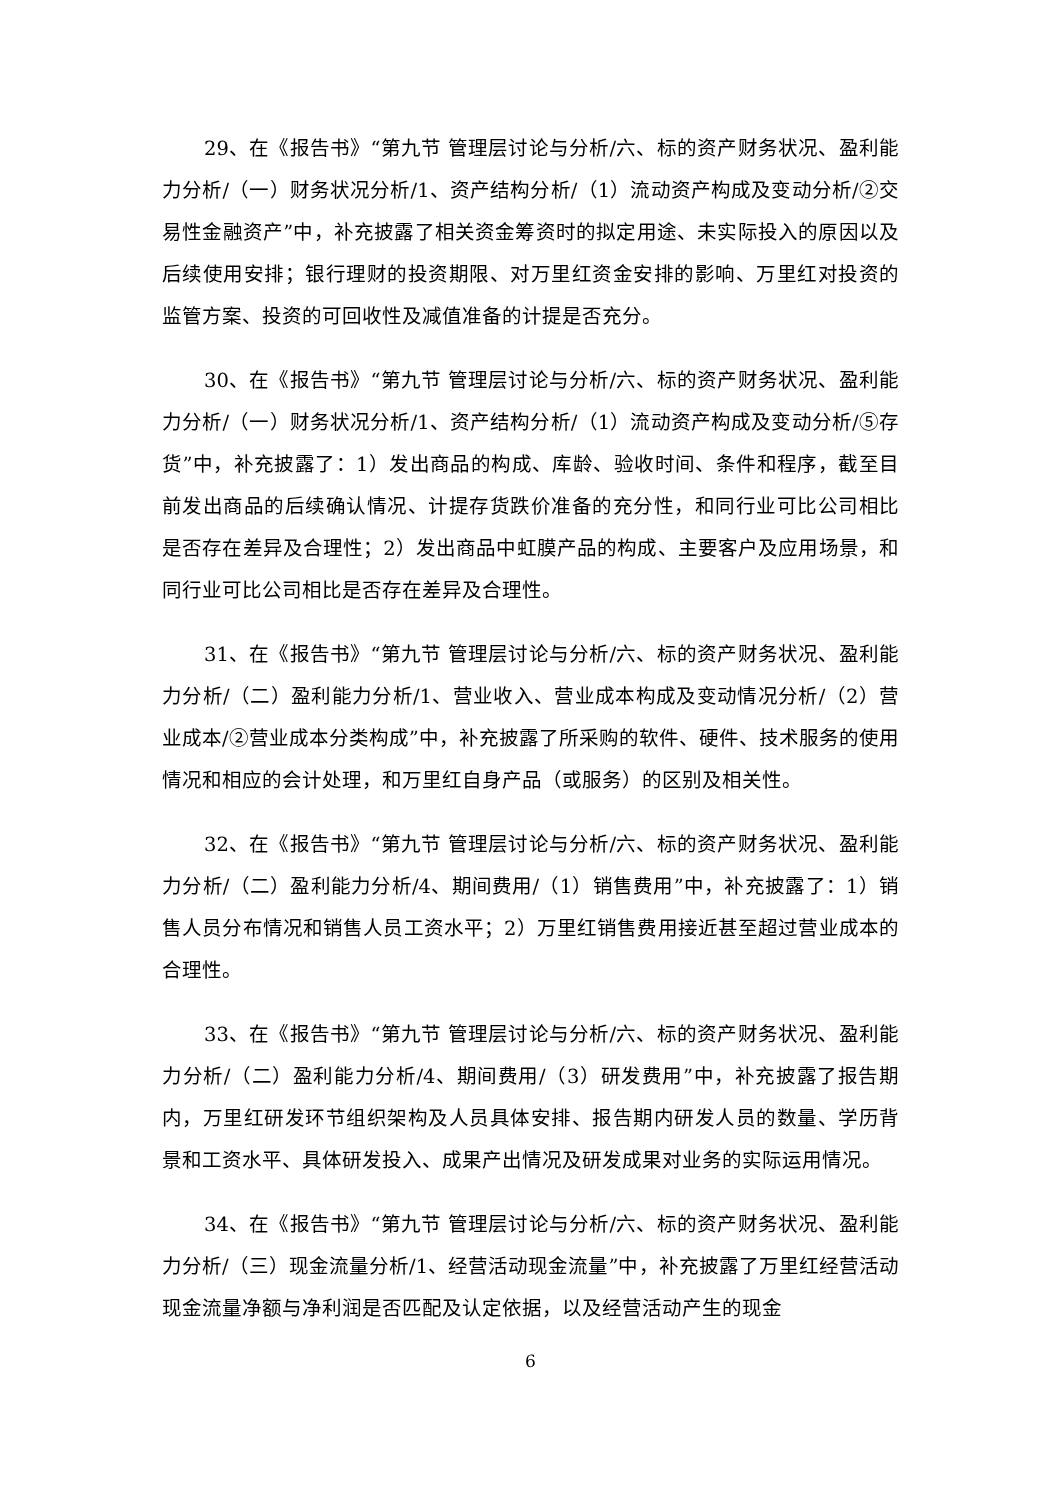29、在《报告书》“第九节 管理层讨论与分析/六、标的资产财务状况、盈利能力分析/（一）财务状况分析/1、资产结构分析/（1）流动资产构成及变动分析/②交易性金融资产”中，补充披露了相关资金筹资时的拟定用途、未实际投入的原因以及后续使用安排；银行理财的投资期限、对万里红资金安排的影响、万里红对投资的监管方案、投资的可回收性及减值准备的计提是否充分。
30、在《报告书》“第九节 管理层讨论与分析/六、标的资产财务状况、盈利能力分析/（一）财务状况分析/1、资产结构分析/（1）流动资产构成及变动分析/⑤存货”中，补充披露了：1）发出商品的构成、库龄、验收时间、条件和程序，截至目前发出商品的后续确认情况、计提存货跌价准备的充分性，和同行业可比公司相比是否存在差异及合理性；2）发出商品中虹膜产品的构成、主要客户及应用场景，和同行业可比公司相比是否存在差异及合理性。
31、在《报告书》“第九节 管理层讨论与分析/六、标的资产财务状况、盈利能力分析/（二）盈利能力分析/1、营业收入、营业成本构成及变动情况分析/（2）营业成本/②营业成本分类构成”中，补充披露了所采购的软件、硬件、技术服务的使用情况和相应的会计处理，和万里红自身产品（或服务）的区别及相关性。
32、在《报告书》“第九节 管理层讨论与分析/六、标的资产财务状况、盈利能力分析/（二）盈利能力分析/4、期间费用/（1）销售费用”中，补充披露了：1）销售人员分布情况和销售人员工资水平；2）万里红销售费用接近甚至超过营业成本的合理性。
33、在《报告书》“第九节 管理层讨论与分析/六、标的资产财务状况、盈利能力分析/（二）盈利能力分析/4、期间费用/（3）研发费用”中，补充披露了报告期内，万里红研发环节组织架构及人员具体安排、报告期内研发人员的数量、学历背景和工资水平、具体研发投入、成果产出情况及研发成果对业务的实际运用情况。
34、在《报告书》“第九节 管理层讨论与分析/六、标的资产财务状况、盈利能力分析/（三）现金流量分析/1、经营活动现金流量”中，补充披露了万里红经营活动现金流量净额与净利润是否匹配及认定依据，以及经营活动产生的现金
6